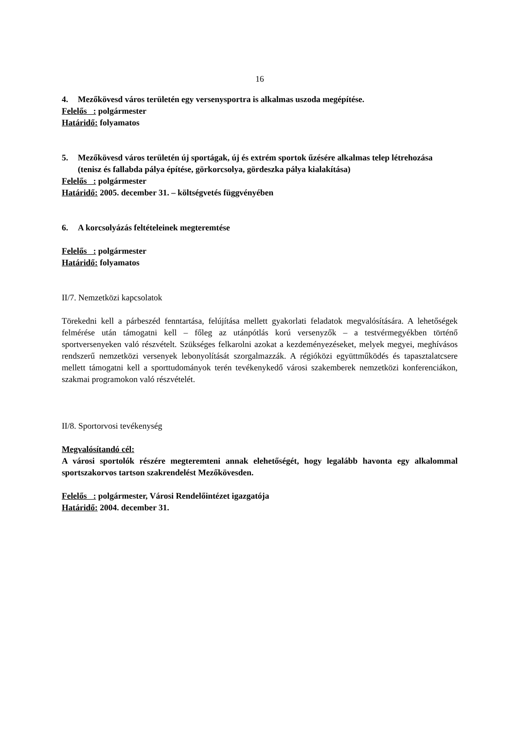16
4. Mezőkövesd város területén egy versenysportra is alkalmas uszoda megépítése.
Felelős : polgármester
Határidő: folyamatos
5. Mezőkövesd város területén új sportágak, új és extrém sportok űzésére alkalmas telep létrehozása (tenisz és fallabda pálya építése, görkorcsolya, gördeszka pálya kialakítása)
Felelős : polgármester
Határidő: 2005. december 31. – költségvetés függvényében
6. A korcsolyázás feltételeinek megteremtése
Felelős : polgármester
Határidő: folyamatos
II/7. Nemzetközi kapcsolatok
Törekedni kell a párbeszéd fenntartása, felújítása mellett gyakorlati feladatok megvalósítására. A lehetőségek felmérése után támogatni kell – főleg az utánpótlás korú versenyzők – a testvérmegyékben történő sportversenyeken való részvételt. Szükséges felkarolni azokat a kezdeményezéseket, melyek megyei, meghívásos rendszerű nemzetközi versenyek lebonyolítását szorgalmazzák. A régióközi együttműködés és tapasztalatcsere mellett támogatni kell a sporttudományok terén tevékenykedő városi szakemberek nemzetközi konferenciákon, szakmai programokon való részvételét.
II/8. Sportorvosi tevékenység
Megvalósítandó cél:
A városi sportolók részére megteremteni annak elehetőségét, hogy legalább havonta egy alkalommal sportszakorvos tartson szakrendelést Mezőkövesden.
Felelős : polgármester, Városi Rendelőintézet igazgatója
Határidő: 2004. december 31.